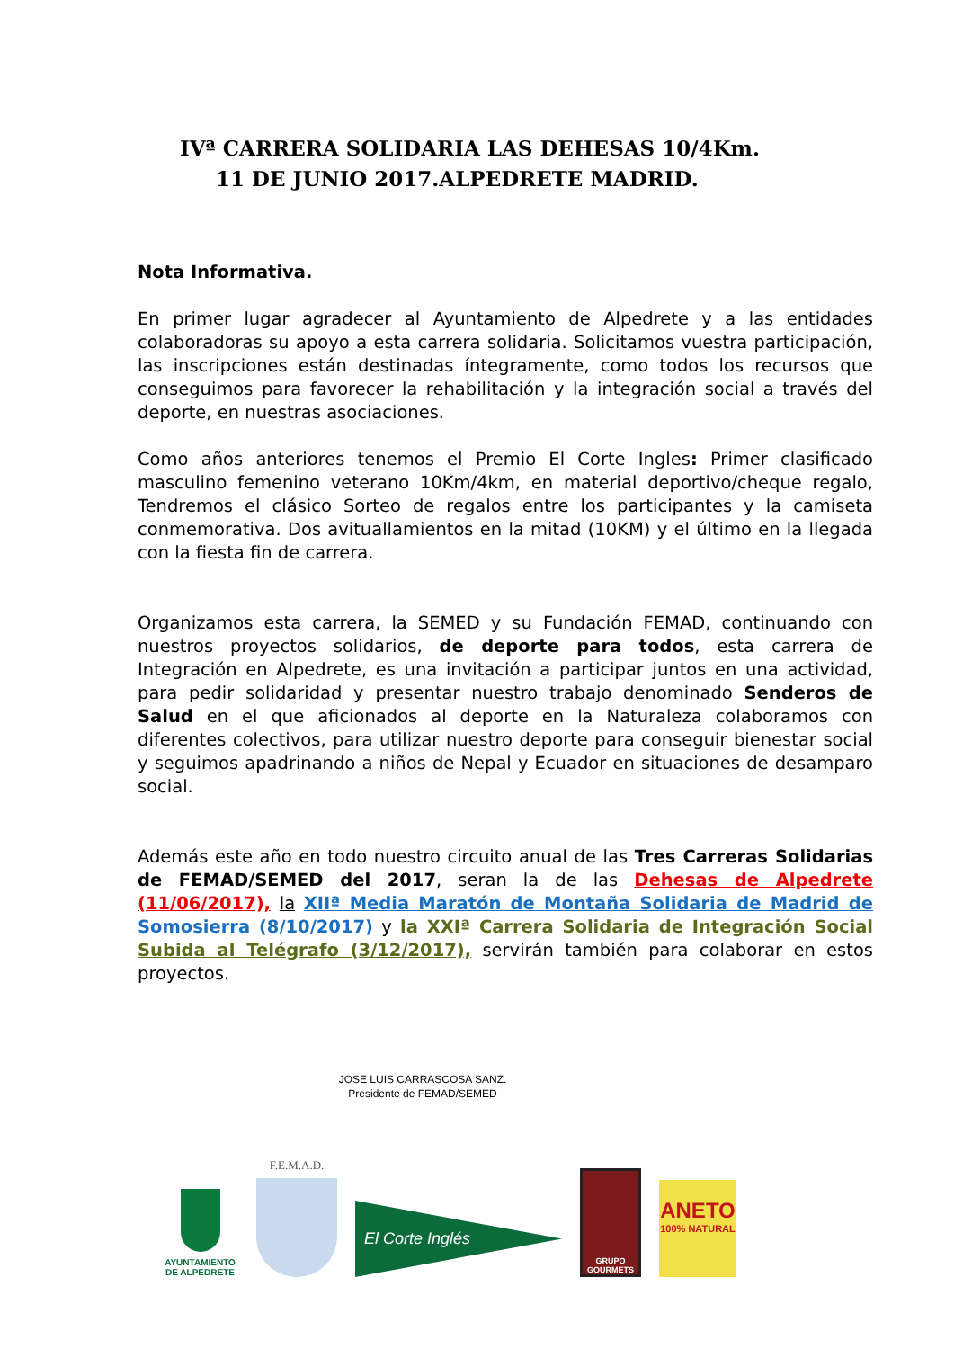IVª CARRERA SOLIDARIA LAS DEHESAS 10/4Km.
11 DE JUNIO 2017.ALPEDRETE MADRID.
Nota Informativa.
En primer lugar agradecer al Ayuntamiento de Alpedrete y a las entidades colaboradoras su apoyo a esta carrera solidaria. Solicitamos vuestra participación, las inscripciones están destinadas íntegramente, como todos los recursos que conseguimos para favorecer la rehabilitación y la integración social a través del deporte, en nuestras asociaciones.
Como años anteriores tenemos el Premio El Corte Ingles: Primer clasificado masculino femenino veterano 10Km/4km, en material deportivo/cheque regalo, Tendremos el clásico Sorteo de regalos entre los participantes y la camiseta conmemorativa. Dos avituallamientos en la mitad (10KM) y el último en la llegada con la fiesta fin de carrera.
Organizamos esta carrera, la SEMED y su Fundación FEMAD, continuando con nuestros proyectos solidarios, de deporte para todos, esta carrera de Integración en Alpedrete, es una invitación a participar juntos en una actividad, para pedir solidaridad y presentar nuestro trabajo denominado Senderos de Salud en el que aficionados al deporte en la Naturaleza colaboramos con diferentes colectivos, para utilizar nuestro deporte para conseguir bienestar social y seguimos apadrinando a niños de Nepal y Ecuador en situaciones de desamparo social.
Además este año en todo nuestro circuito anual de las Tres Carreras Solidarias de FEMAD/SEMED del 2017, seran la de las Dehesas de Alpedrete (11/06/2017), la XIIª Media Maratón de Montaña Solidaria de Madrid de Somosierra (8/10/2017) y la XXIª Carrera Solidaria de Integración Social Subida al Telégrafo (3/12/2017), servirán también para colaborar en estos proyectos.
JOSE LUIS CARRASCOSA SANZ.
Presidente de FEMAD/SEMED
AYUNTAMIENTO DE ALPEDRETE
F.E.M.A.D.
El Corte Inglés
GRUPO GOURMETS
ANETO
100% NATURAL